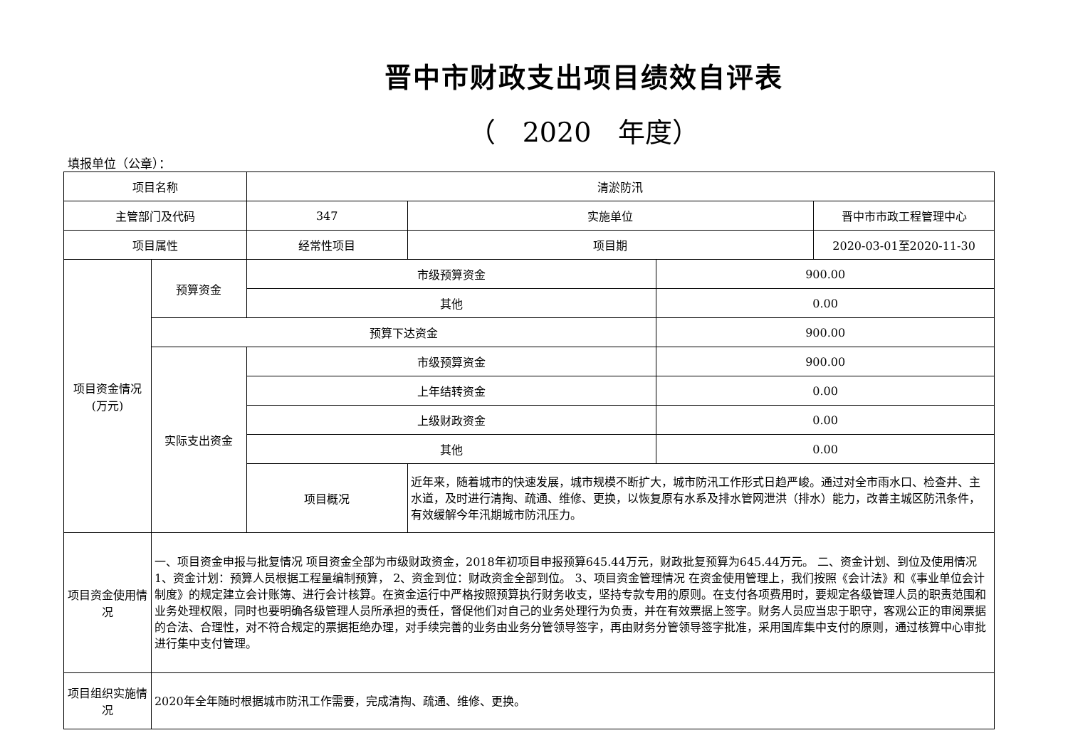晋中市财政支出项目绩效自评表
（　2020　年度）
填报单位（公章）：
| 项目名称 | | 清淤防汛 | | | |
| 主管部门及代码 | | 347 | 实施单位 | | 晋中市市政工程管理中心 |
| 项目属性 | | 经常性项目 | 项目期 | | 2020-03-01至2020-11-30 |
| 项目资金情况 (万元) | 预算资金 | 市级预算资金 | | 900.00 | |
| | | 其他 | | 0.00 | |
| | 预算下达资金 | | | 900.00 | |
| | 实际支出资金 | 市级预算资金 | | 900.00 | |
| | | 上年结转资金 | | 0.00 | |
| | | 上级财政资金 | | 0.00 | |
| | | 其他 | | 0.00 | |
| | | 项目概况 | 近年来，随着城市的快速发展，城市规模不断扩大，城市防汛工作形式日趋严峻。通过对全市雨水口、检查井、主水道，及时进行清掏、疏通、维修、更换，以恢复原有水系及排水管网泄洪（排水）能力，改善主城区防汛条件，有效缓解今年汛期城市防汛压力。 | | |
| 项目资金使用情况 | 一、项目资金申报与批复情况 项目资金全部为市级财政资金，2018年初项目申报预算645.44万元，财政批复预算为645.44万元。 二、资金计划、到位及使用情况 1、资金计划：预算人员根据工程量编制预算， 2、资金到位：财政资金全部到位。 3、项目资金管理情况 在资金使用管理上，我们按照《会计法》和《事业单位会计制度》的规定建立会计账簿、进行会计核算。在资金运行中严格按照预算执行财务收支，坚持专款专用的原则。在支付各项费用时，要规定各级管理人员的职责范围和业务处理权限，同时也要明确各级管理人员所承担的责任，督促他们对自己的业务处理行为负责，并在有效票据上签字。财务人员应当忠于职守，客观公正的审阅票据的合法、合理性，对不符合规定的票据拒绝办理，对手续完善的业务由业务分管领导签字，再由财务分管领导签字批准，采用国库集中支付的原则，通过核算中心审批进行集中支付管理。 | | | | |
| 项目组织实施情况 | 2020年全年随时根据城市防汛工作需要，完成清掏、疏通、维修、更换。 | | | | |